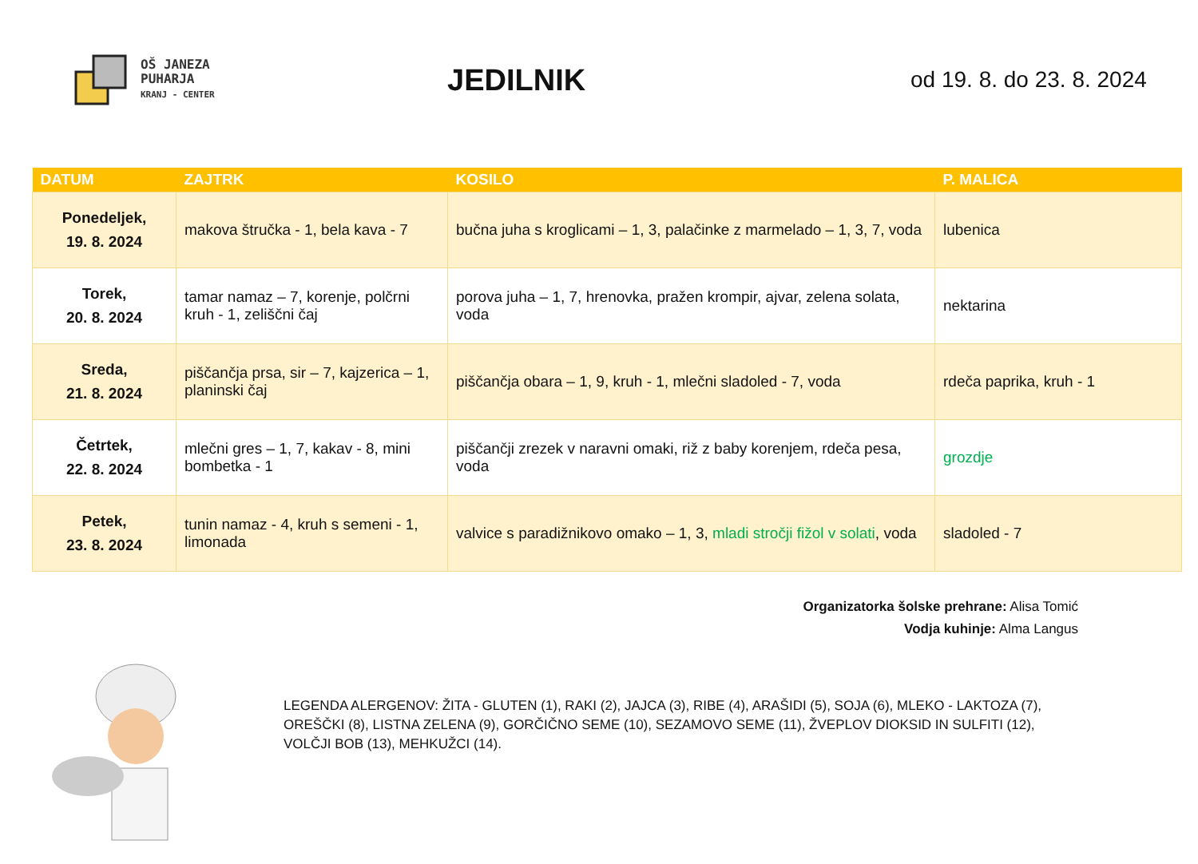OŠ JANEZA
PUHARJA
KRANJ - CENTER
JEDILNIK
od 19. 8. do 23. 8. 2024
| DATUM | ZAJTRK | KOSILO | P. MALICA |
| --- | --- | --- | --- |
| Ponedeljek, 19. 8. 2024 | makova štručka - 1, bela kava - 7 | bučna juha s kroglicami – 1, 3, palačinke z marmelado – 1, 3, 7, voda | lubenica |
| Torek, 20. 8. 2024 | tamar namaz – 7, korenje, polčrni kruh - 1, zeliščni čaj | porova juha – 1, 7, hrenovka, pražen krompir, ajvar, zelena solata, voda | nektarina |
| Sreda, 21. 8. 2024 | piščančja prsa, sir – 7, kajzerica – 1, planinski čaj | piščančja obara – 1, 9, kruh - 1, mlečni sladoled - 7, voda | rdeča paprika, kruh - 1 |
| Četrtek, 22. 8. 2024 | mlečni gres – 1, 7, kakav - 8, mini bombetka - 1 | piščančji zrezek v naravni omaki, riž z baby korenjem, rdeča pesa, voda | grozdje |
| Petek, 23. 8. 2024 | tunin namaz - 4, kruh s semeni - 1, limonada | valvice s paradižnikovo omako – 1, 3, mladi stročji fižol v solati , voda | sladoled - 7 |
Organizatorka šolske prehrane: Alisa Tomić
Vodja kuhinje: Alma Langus
LEGENDA ALERGENOV: ŽITA - GLUTEN (1), RAKI (2), JAJCA (3), RIBE (4), ARAŠIDI (5), SOJA (6), MLEKO - LAKTOZA (7), OREŠČKI (8), LISTNA ZELENA (9), GORČIČNO SEME (10), SEZAMOVO SEME (11), ŽVEPLOV DIOKSID IN SULFITI (12), VOLČJI BOB (13), MEHKUŽCI (14).